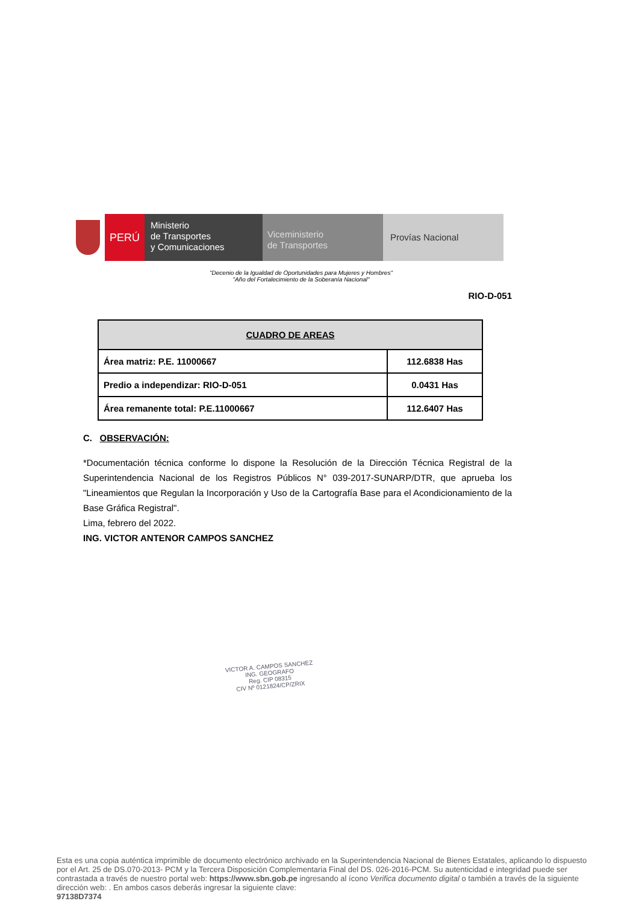PERÚ
Ministerio
de Transportes
y Comunicaciones
Viceministerio
de Transportes
Provías Nacional
"Decenio de la Igualdad de Oportunidades para Mujeres y Hombres"
"Año del Fortalecimiento de la Soberanía Nacional"
RIO-D-051
| CUADRO DE AREAS | |
| --- | --- |
| Área matriz: P.E. 11000667 | 112.6838 Has |
| Predio a independizar: RIO-D-051 | 0.0431 Has |
| Área remanente total: P.E.11000667 | 112.6407 Has |
C. OBSERVACIÓN:
*Documentación técnica conforme lo dispone la Resolución de la Dirección Técnica Registral de la Superintendencia Nacional de los Registros Públicos N° 039-2017-SUNARP/DTR, que aprueba los "Lineamientos que Regulan la Incorporación y Uso de la Cartografía Base para el Acondicionamiento de la Base Gráfica Registral".
Lima, febrero del 2022.
ING. VICTOR ANTENOR CAMPOS SANCHEZ
VICTOR A. CAMPOS SANCHEZ
ING. GEOGRAFO
Reg. CIP 08315
CIV Nº 0121824/CP/ZRIX
Esta es una copia auténtica imprimible de documento electrónico archivado en la Superintendencia Nacional de Bienes Estatales, aplicando lo dispuesto por el Art. 25 de DS.070-2013- PCM y la Tercera Disposición Complementaria Final del DS. 026-2016-PCM. Su autenticidad e integridad puede ser contrastada a través de nuestro portal web: https://www.sbn.gob.pe ingresando al ícono Verifica documento digital o también a través de la siguiente dirección web: . En ambos casos deberás ingresar la siguiente clave:
97138D7374